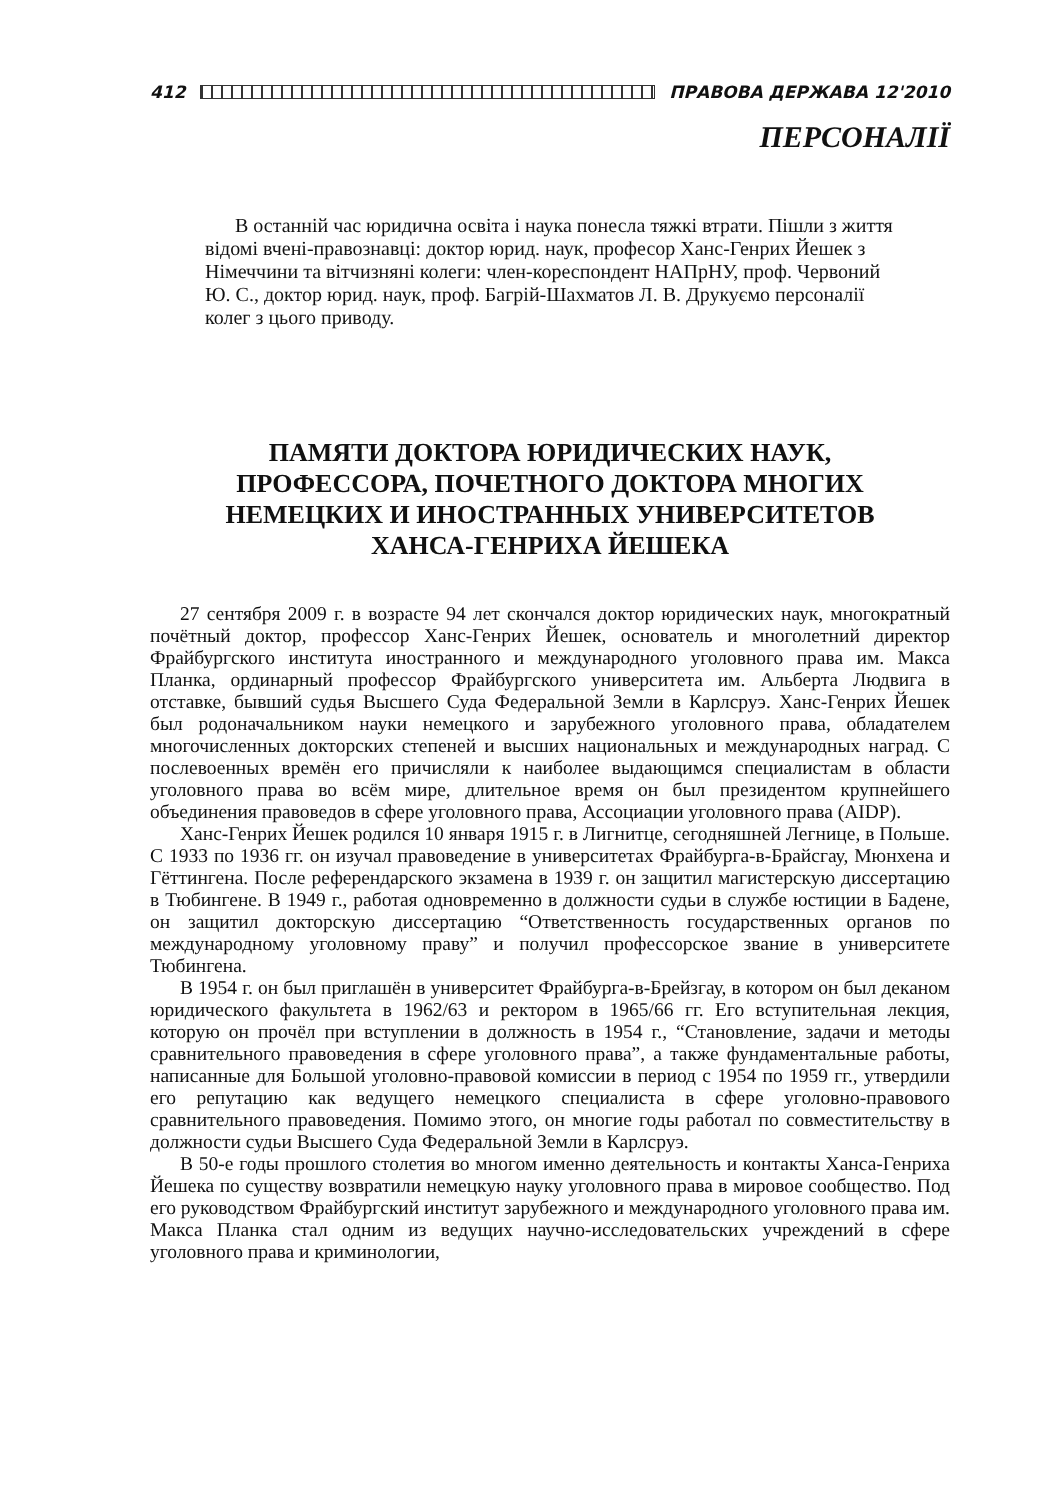412 ПРАВОВА ДЕРЖАВА 12'2010
ПЕРСОНАЛІЇ
В останній час юридична освіта і наука понесла тяжкі втрати. Пішли з життя відомі вчені-правознавці: доктор юрид. наук, професор Ханс-Генрих Йешек з Німеччини та вітчизняні колеги: член-кореспондент НАПрНУ, проф. Червоний Ю. С., доктор юрид. наук, проф. Багрій-Шахматов Л. В. Друкуємо персоналії колег з цього приводу.
ПАМЯТИ ДОКТОРА ЮРИДИЧЕСКИХ НАУК,
ПРОФЕССОРА, ПОЧЕТНОГО ДОКТОРА МНОГИХ
НЕМЕЦКИХ И ИНОСТРАННЫХ УНИВЕРСИТЕТОВ
ХАНСА-ГЕНРИХА ЙЕШЕКА
27 сентября 2009 г. в возрасте 94 лет скончался доктор юридических наук, многократный почётный доктор, профессор Ханс-Генрих Йешек, основатель и многолетний директор Фрайбургского института иностранного и международного уголовного права им. Макса Планка, ординарный профессор Фрайбургского университета им. Альберта Людвига в отставке, бывший судья Высшего Суда Федеральной Земли в Карлсруэ. Ханс-Генрих Йешек был родоначальником науки немецкого и зарубежного уголовного права, обладателем многочисленных докторских степеней и высших национальных и международных наград. С послевоенных времён его причисляли к наиболее выдающимся специалистам в области уголовного права во всём мире, длительное время он был президентом крупнейшего объединения правоведов в сфере уголовного права, Ассоциации уголовного права (AIDP).
Ханс-Генрих Йешек родился 10 января 1915 г. в Лигнитце, сегодняшней Легнице, в Польше. С 1933 по 1936 гг. он изучал правоведение в университетах Фрайбурга-в-Брайсгау, Мюнхена и Гёттингена. После референдарского экзамена в 1939 г. он защитил магистерскую диссертацию в Тюбингене. В 1949 г., работая одновременно в должности судьи в службе юстиции в Бадене, он защитил докторскую диссертацию “Ответственность государственных органов по международному уголовному праву” и получил профессорское звание в университете Тюбингена.
В 1954 г. он был приглашён в университет Фрайбурга-в-Брейзгау, в котором он был деканом юридического факультета в 1962/63 и ректором в 1965/66 гг. Его вступительная лекция, которую он прочёл при вступлении в должность в 1954 г., “Становление, задачи и методы сравнительного правоведения в сфере уголовного права”, а также фундаментальные работы, написанные для Большой уголовно-правовой комиссии в период с 1954 по 1959 гг., утвердили его репутацию как ведущего немецкого специалиста в сфере уголовно-правового сравнительного правоведения. Помимо этого, он многие годы работал по совместительству в должности судьи Высшего Суда Федеральной Земли в Карлсруэ.
В 50-е годы прошлого столетия во многом именно деятельность и контакты Ханса-Генриха Йешека по существу возвратили немецкую науку уголовного права в мировое сообщество. Под его руководством Фрайбургский институт зарубежного и международного уголовного права им. Макса Планка стал одним из ведущих научно-исследовательских учреждений в сфере уголовного права и криминологии,